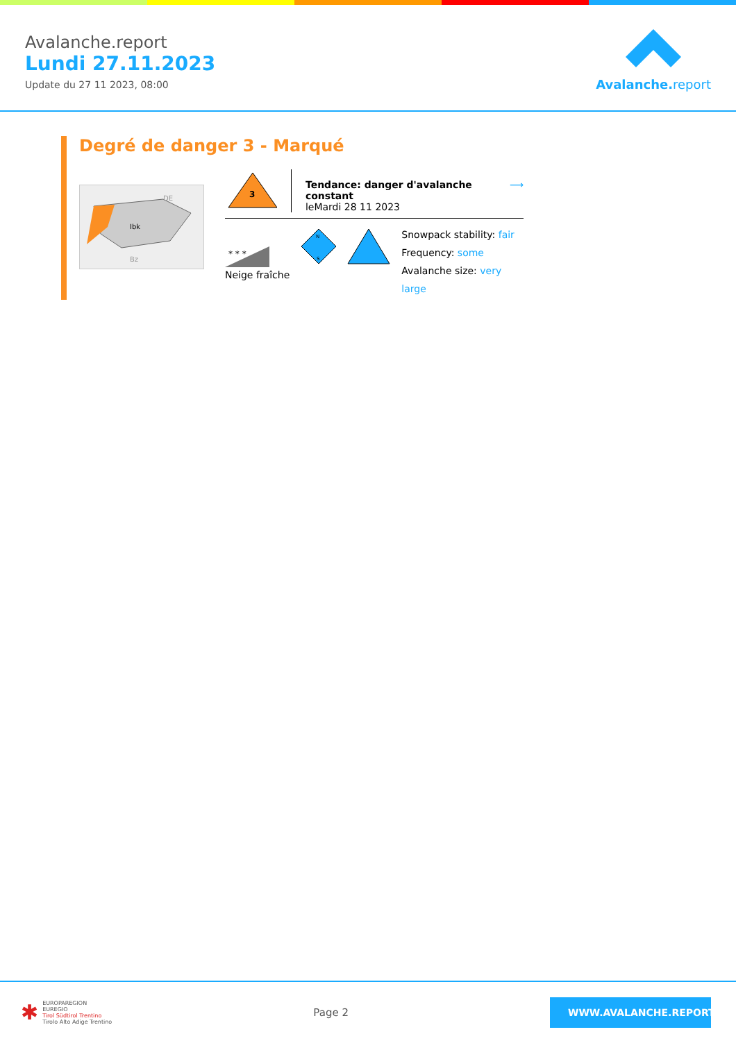Avalanche.report
Lundi 27.11.2023
Update du 27 11 2023, 08:00
Avalanche. report
Degré de danger 3 - Marqué
DE
Ibk
Bz
3
Tendance: danger d'avalanche constant
leMardi 28 11 2023
⟶
* * *
Neige fraîche
N
S
Snowpack stability: fair
Frequency: some
Avalanche size: very large
✱ EUROPAREGION
EUREGIO
Tirol Südtirol Trentino
Tirolo Alto Adige Trentino
Page 2
WWW.AVALANCHE.REPORT/F